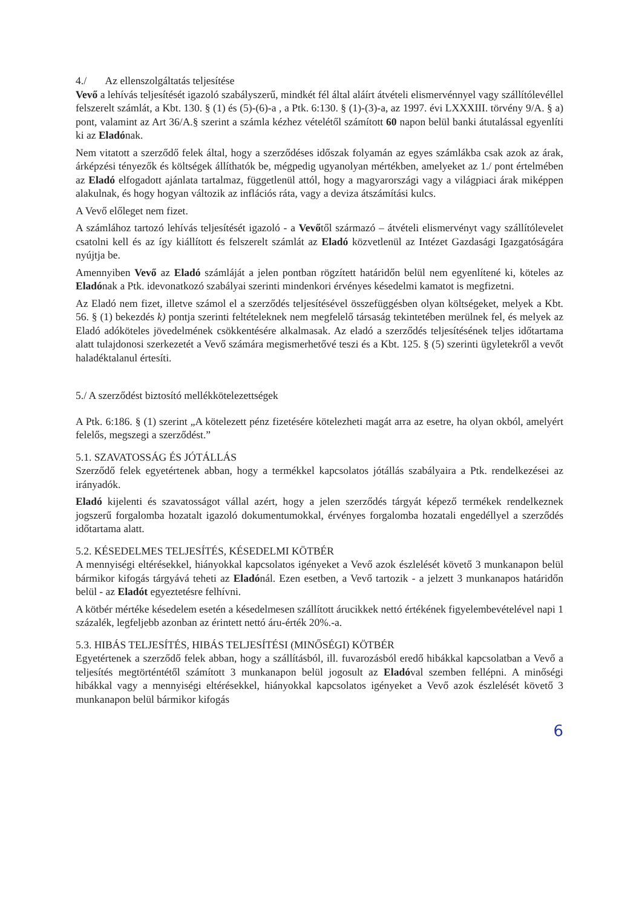4./ Az ellenszolgáltatás teljesítése
Vevő a lehívás teljesítését igazoló szabályszerű, mindkét fél által aláírt átvételi elismervénnyel vagy szállítólevéllel felszerelt számlát, a Kbt. 130. § (1) és (5)-(6)-a , a Ptk. 6:130. § (1)-(3)-a, az 1997. évi LXXXIII. törvény 9/A. § a) pont, valamint az Art 36/A.§ szerint a számla kézhez vételétől számított 60 napon belül banki átutalással egyenlíti ki az Eladónak.
Nem vitatott a szerződő felek által, hogy a szerződéses időszak folyamán az egyes számlákba csak azok az árak, árképzési tényezők és költségek állíthatók be, mégpedig ugyanolyan mértékben, amelyeket az 1./ pont értelmében az Eladó elfogadott ajánlata tartalmaz, függetlenül attól, hogy a magyarországi vagy a világpiaci árak miképpen alakulnak, és hogy hogyan változik az inflációs ráta, vagy a deviza átszámítási kulcs.
A Vevő előleget nem fizet.
A számlához tartozó lehívás teljesítését igazoló - a Vevőtől származó – átvételi elismervényt vagy szállítólevelet csatolni kell és az így kiállított és felszerelt számlát az Eladó közvetlenül az Intézet Gazdasági Igazgatóságára nyújtja be.
Amennyiben Vevő az Eladó számláját a jelen pontban rögzített határidőn belül nem egyenlítené ki, köteles az Eladónak a Ptk. idevonatkozó szabályai szerinti mindenkori érvényes késedelmi kamatot is megfizetni.
Az Eladó nem fizet, illetve számol el a szerződés teljesítésével összefüggésben olyan költségeket, melyek a Kbt. 56. § (1) bekezdés k) pontja szerinti feltételeknek nem megfelelő társaság tekintetében merülnek fel, és melyek az Eladó adóköteles jövedelmének csökkentésére alkalmasak. Az eladó a szerződés teljesítésének teljes időtartama alatt tulajdonosi szerkezetét a Vevő számára megismerhetővé teszi és a Kbt. 125. § (5) szerinti ügyletekről a vevőt haladéktalanul értesíti.
5./ A szerződést biztosító mellékkötelezettségek
A Ptk. 6:186. § (1) szerint „A kötelezett pénz fizetésére kötelezheti magát arra az esetre, ha olyan okból, amelyért felelős, megszegi a szerződést.”
5.1. SZAVATOSSÁG ÉS JÓTÁLLÁS
Szerződő felek egyetértenek abban, hogy a termékkel kapcsolatos jótállás szabályaira a Ptk. rendelkezései az irányadók.
Eladó kijelenti és szavatosságot vállal azért, hogy a jelen szerződés tárgyát képező termékek rendelkeznek jogszerű forgalomba hozatalt igazoló dokumentumokkal, érvényes forgalomba hozatali engedéllyel a szerződés időtartama alatt.
5.2. KÉSEDELMES TELJESÍTÉS, KÉSEDELMI KÖTBÉR
A mennyiségi eltérésekkel, hiányokkal kapcsolatos igényeket a Vevő azok észlelését követő 3 munkanapon belül bármikor kifogás tárgyává teheti az Eladónál. Ezen esetben, a Vevő tartozik - a jelzett 3 munkanapos határidőn belül - az Eladót egyeztetésre felhívni.
A kötbér mértéke késedelem esetén a késedelmesen szállított árucikkek nettó értékének figyelembevételével napi 1 százalék, legfeljebb azonban az érintett nettó áru-érték 20%.-a.
5.3. HIBÁS TELJESÍTÉS, HIBÁS TELJESÍTÉSI (MINŐSÉGI) KÖTBÉR
Egyetértenek a szerződő felek abban, hogy a szállításból, ill. fuvarozásból eredő hibákkal kapcsolatban a Vevő a teljesítés megtörténtétől számított 3 munkanapon belül jogosult az Eladóval szemben fellépni. A minőségi hibákkal vagy a mennyiségi eltérésekkel, hiányokkal kapcsolatos igényeket a Vevő azok észlelését követő 3 munkanapon belül bármikor kifogás
6